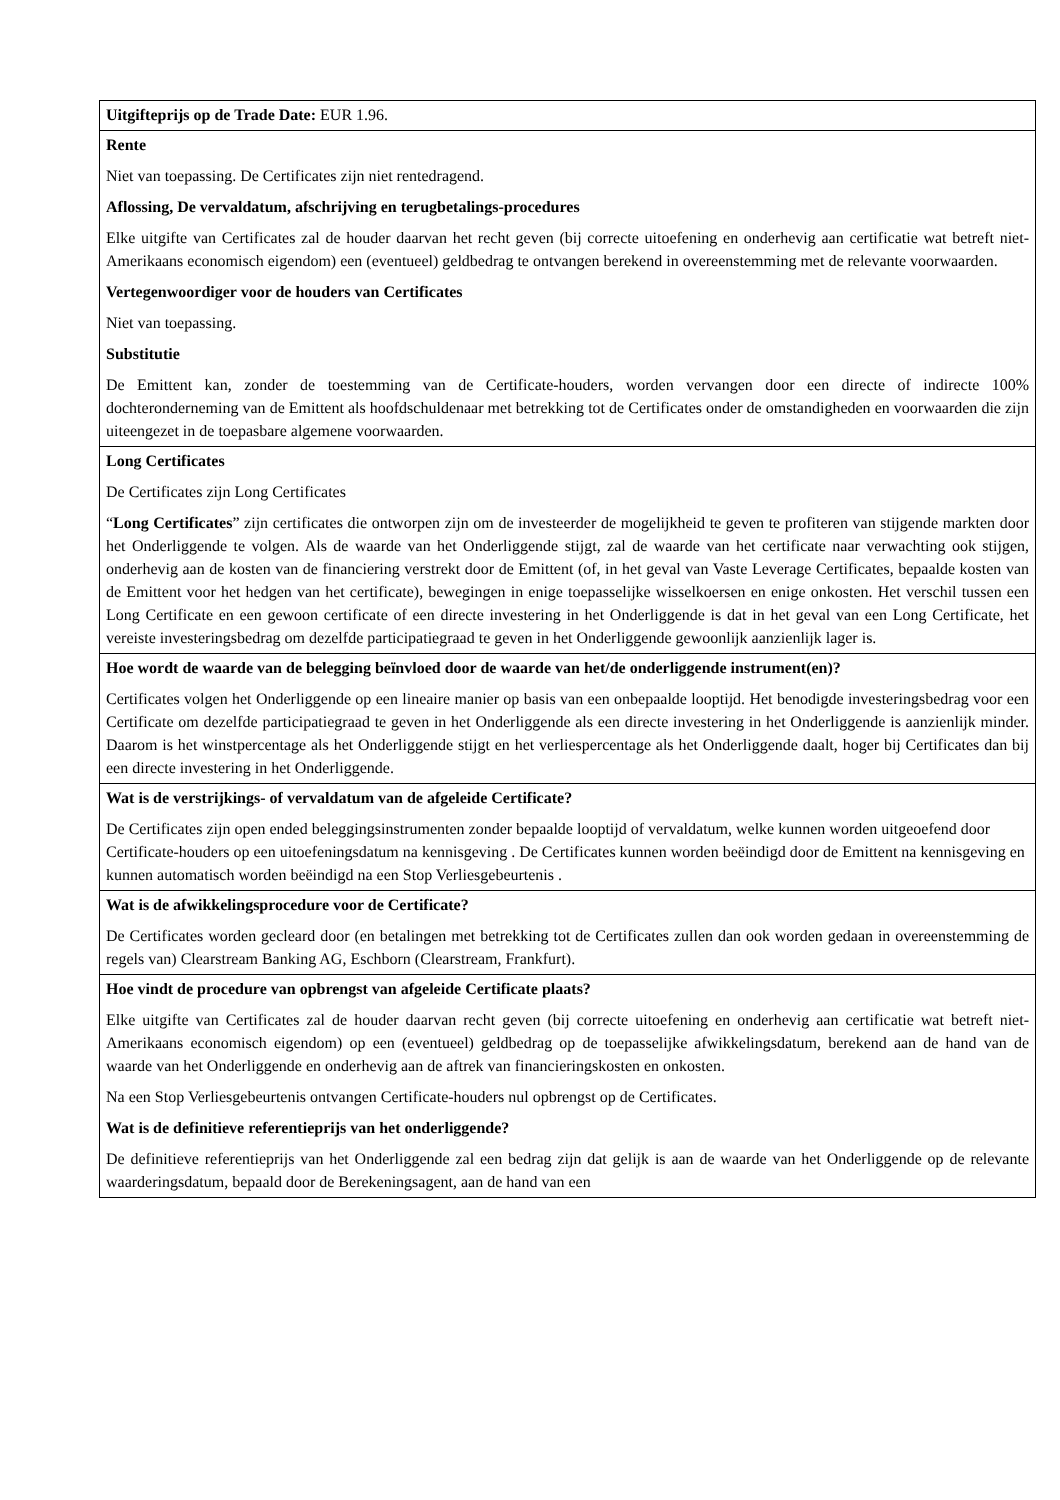| Uitgifteprijs op de Trade Date: EUR 1.96. |
| Rente Niet van toepassing. De Certificates zijn niet rentedragend. Aflossing, De vervaldatum, afschrijving en terugbetalings-procedures Elke uitgifte van Certificates zal de houder daarvan het recht geven (bij correcte uitoefening en onderhevig aan certificatie wat betreft niet-Amerikaans economisch eigendom) een (eventueel) geldbedrag te ontvangen berekend in overeenstemming met de relevante voorwaarden. Vertegenwoordiger voor de houders van Certificates Niet van toepassing. Substitutie De Emittent kan, zonder de toestemming van de Certificate-houders, worden vervangen door een directe of indirecte 100% dochteronderneming van de Emittent als hoofdschuldenaar met betrekking tot de Certificates onder de omstandigheden en voorwaarden die zijn uiteengezet in de toepasbare algemene voorwaarden. |
| Long Certificates De Certificates zijn Long Certificates “ Long Certificates ” zijn certificates die ontworpen zijn om de investeerder de mogelijkheid te geven te profiteren van stijgende markten door het Onderliggende te volgen. Als de waarde van het Onderliggende stijgt, zal de waarde van het certificate naar verwachting ook stijgen, onderhevig aan de kosten van de financiering verstrekt door de Emittent (of, in het geval van Vaste Leverage Certificates, bepaalde kosten van de Emittent voor het hedgen van het certificate), bewegingen in enige toepasselijke wisselkoersen en enige onkosten. Het verschil tussen een Long Certificate en een gewoon certificate of een directe investering in het Onderliggende is dat in het geval van een Long Certificate, het vereiste investeringsbedrag om dezelfde participatiegraad te geven in het Onderliggende gewoonlijk aanzienlijk lager is. |
| Hoe wordt de waarde van de belegging beïnvloed door de waarde van het/de onderliggende instrument(en)? Certificates volgen het Onderliggende op een lineaire manier op basis van een onbepaalde looptijd. Het benodigde investeringsbedrag voor een Certificate om dezelfde participatiegraad te geven in het Onderliggende als een directe investering in het Onderliggende is aanzienlijk minder. Daarom is het winstpercentage als het Onderliggende stijgt en het verliespercentage als het Onderliggende daalt, hoger bij Certificates dan bij een directe investering in het Onderliggende. |
| Wat is de verstrijkings- of vervaldatum van de afgeleide Certificate? De Certificates zijn open ended beleggingsinstrumenten zonder bepaalde looptijd of vervaldatum, welke kunnen worden uitgeoefend door Certificate-houders op een uitoefeningsdatum na kennisgeving . De Certificates kunnen worden beëindigd door de Emittent na kennisgeving en kunnen automatisch worden beëindigd na een Stop Verliesgebeurtenis . |
| Wat is de afwikkelingsprocedure voor de Certificate? De Certificates worden gecleard door (en betalingen met betrekking tot de Certificates zullen dan ook worden gedaan in overeenstemming de regels van) Clearstream Banking AG, Eschborn (Clearstream, Frankfurt). |
| Hoe vindt de procedure van opbrengst van afgeleide Certificate plaats? Elke uitgifte van Certificates zal de houder daarvan recht geven (bij correcte uitoefening en onderhevig aan certificatie wat betreft niet-Amerikaans economisch eigendom) op een (eventueel) geldbedrag op de toepasselijke afwikkelingsdatum, berekend aan de hand van de waarde van het Onderliggende en onderhevig aan de aftrek van financieringskosten en onkosten. Na een Stop Verliesgebeurtenis ontvangen Certificate-houders nul opbrengst op de Certificates. Wat is de definitieve referentieprijs van het onderliggende? De definitieve referentieprijs van het Onderliggende zal een bedrag zijn dat gelijk is aan de waarde van het Onderliggende op de relevante waarderingsdatum, bepaald door de Berekeningsagent, aan de hand van een |